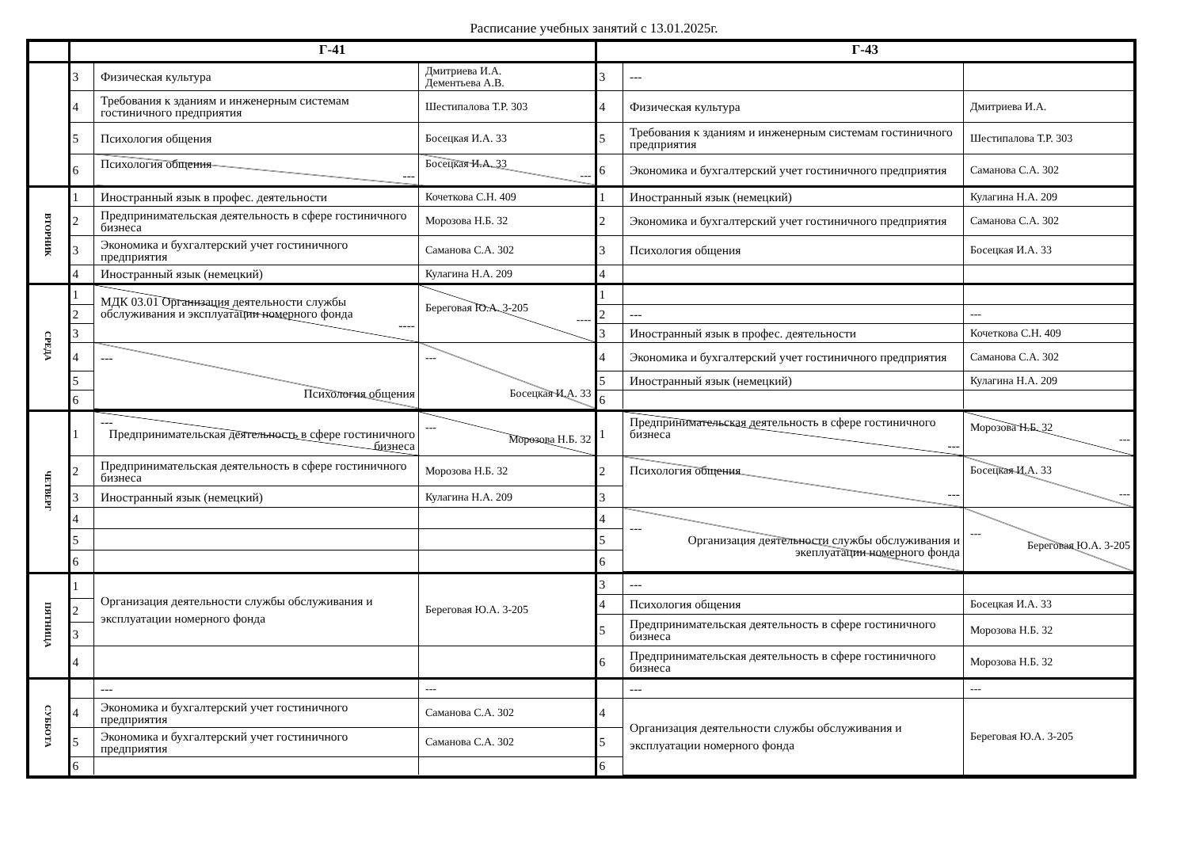Расписание учебных занятий с 13.01.2025г.
| | Г-41 | Г-43 |
| --- | --- | --- |
| | / 3 / Физическая культура / Дмитриева И.А. Дементьева А.В. / / 4 / Требования к зданиям и инженерным системам гостиничного предприятия / Шестипалова Т.Р. 303 / / 5 / Психология общения / Босецкая И.А. 33 / / 6 / Психология общения --- / Босецкая И.А. 33 --- / | / 3 / --- / / / 4 / Физическая культура / Дмитриева И.А. / / 5 / Требования к зданиям и инженерным системам гостиничного предприятия / Шестипалова Т.Р. 303 / / 6 / Экономика и бухгалтерский учет гостиничного предприятия / Саманова С.А. 302 / |
| ВТОРНИК | / 1 / Иностранный язык в профес. деятельности / Кочеткова С.Н. 409 / / 2 / Предпринимательская деятельность в сфере гостиничного бизнеса / Морозова Н.Б. 32 / / 3 / Экономика и бухгалтерский учет гостиничного предприятия / Саманова С.А. 302 / / 4 / Иностранный язык (немецкий) / Кулагина Н.А. 209 / | / 1 / Иностранный язык (немецкий) / Кулагина Н.А. 209 / / 2 / Экономика и бухгалтерский учет гостиничного предприятия / Саманова С.А. 302 / / 3 / Психология общения / Босецкая И.А. 33 / / 4 / / / |
| СРЕДА | / 1 / МДК 03.01 Организация деятельности службы обслуживания и эксплуатации номерного фонда ---- / Береговая Ю.А. 3-205 ---- / / 2 / / / / 3 / / / / 4 / --- Психология общения / --- Босецкая И.А. 33 / / 5 / / / / 6 / / / | / 1 / / / / 2 / --- / --- / / 3 / Иностранный язык в профес. деятельности / Кочеткова С.Н. 409 / / 4 / Экономика и бухгалтерский учет гостиничного предприятия / Саманова С.А. 302 / / 5 / Иностранный язык (немецкий) / Кулагина Н.А. 209 / / 6 / / / |
| ЧЕТВЕРГ | / 1 / --- Предпринимательская деятельность в сфере гостиничного бизнеса / --- Морозова Н.Б. 32 / / 2 / Предпринимательская деятельность в сфере гостиничного бизнеса / Морозова Н.Б. 32 / / 3 / Иностранный язык (немецкий) / Кулагина Н.А. 209 / / 4 / / / / 5 / / / / 6 / / / | / 1 / Предпринимательская деятельность в сфере гостиничного бизнеса --- / Морозова Н.Б. 32 --- / / 2 / Психология общения --- / Босецкая И.А. 33 --- / / 3 / / / / 4 / --- Организация деятельности службы обслуживания и экеплуатации номерного фонда / --- Береговая Ю.А. 3-205 / / 5 / / / / 6 / / / |
| ПЯТНИЦА | / 1 / Организация деятельности службы обслуживания и эксплуатации номерного фонда / Береговая Ю.А. 3-205 / / 2 / / / / 3 / / / / 4 / / / | / 3 / --- / / / 4 / Психология общения / Босецкая И.А. 33 / / 5 / Предпринимательская деятельность в сфере гостиничного бизнеса / Морозова Н.Б. 32 / / 6 / Предпринимательская деятельность в сфере гостиничного бизнеса / Морозова Н.Б. 32 / |
| СУББОТА | / / --- / --- / / 4 / Экономика и бухгалтерский учет гостиничного предприятия / Саманова С.А. 302 / / 5 / Экономика и бухгалтерский учет гостиничного предприятия / Саманова С.А. 302 / / 6 / / / | / / --- / --- / / 4 / Организация деятельности службы обслуживания и эксплуатации номерного фонда / Береговая Ю.А. 3-205 / / 5 / / / / 6 / / / |